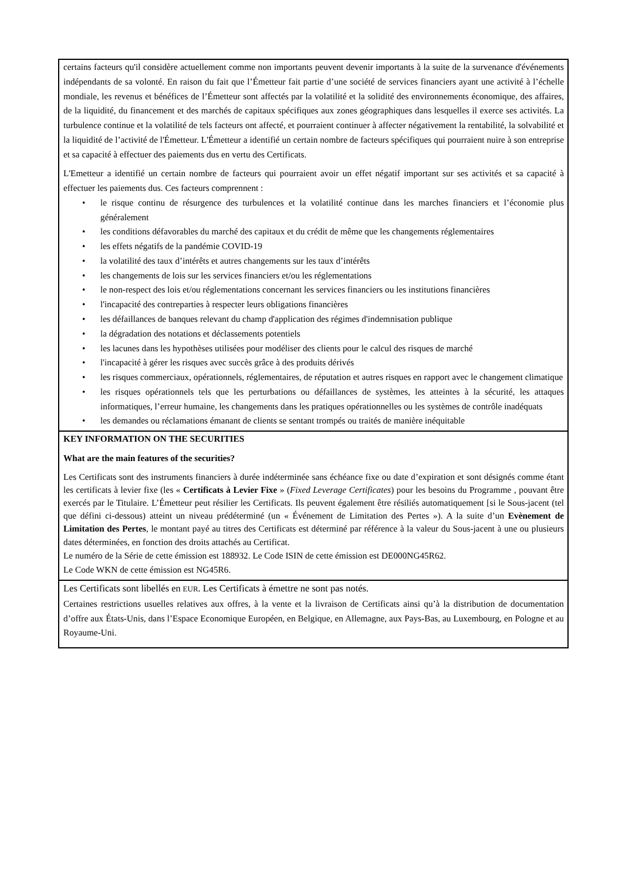certains facteurs qu'il considère actuellement comme non importants peuvent devenir importants à la suite de la survenance d'événements indépendants de sa volonté. En raison du fait que l’Émetteur fait partie d’une société de services financiers ayant une activité à l’échelle mondiale, les revenus et bénéfices de l’Émetteur sont affectés par la volatilité et la solidité des environnements économique, des affaires, de la liquidité, du financement et des marchés de capitaux spécifiques aux zones géographiques dans lesquelles il exerce ses activités. La turbulence continue et la volatilité de tels facteurs ont affecté, et pourraient continuer à affecter négativement la rentabilité, la solvabilité et la liquidité de l’activité de l'Émetteur. L'Émetteur a identifié un certain nombre de facteurs spécifiques qui pourraient nuire à son entreprise et sa capacité à effectuer des paiements dus en vertu des Certificats.
L'Emetteur a identifié un certain nombre de facteurs qui pourraient avoir un effet négatif important sur ses activités et sa capacité à effectuer les paiements dus. Ces facteurs comprennent :
• le risque continu de résurgence des turbulences et la volatilité continue dans les marches financiers et l’économie plus généralement
• les conditions défavorables du marché des capitaux et du crédit de même que les changements réglementaires
• les effets négatifs de la pandémie COVID-19
• la volatilité des taux d’intérêts et autres changements sur les taux d’intérêts
• les changements de lois sur les services financiers et/ou les réglementations
• le non-respect des lois et/ou réglementations concernant les services financiers ou les institutions financières
• l'incapacité des contreparties à respecter leurs obligations financières
• les défaillances de banques relevant du champ d'application des régimes d'indemnisation publique
• la dégradation des notations et déclassements potentiels
• les lacunes dans les hypothèses utilisées pour modéliser des clients pour le calcul des risques de marché
• l'incapacité à gérer les risques avec succès grâce à des produits dérivés
• les risques commerciaux, opérationnels, réglementaires, de réputation et autres risques en rapport avec le changement climatique
• les risques opérationnels tels que les perturbations ou défaillances de systèmes, les atteintes à la sécurité, les attaques informatiques, l’erreur humaine, les changements dans les pratiques opérationnelles ou les systèmes de contrôle inadéquats
• les demandes ou réclamations émanant de clients se sentant trompés ou traités de manière inéquitable
KEY INFORMATION ON THE SECURITIES
What are the main features of the securities?
Les Certificats sont des instruments financiers à durée indéterminée sans échéance fixe ou date d’expiration et sont désignés comme étant les certificats à levier fixe (les « Certificats à Levier Fixe » (Fixed Leverage Certificates) pour les besoins du Programme , pouvant être exercés par le Titulaire. L’Émetteur peut résilier les Certificats. Ils peuvent également être résiliés automatiquement [si le Sous-jacent (tel que défini ci-dessous) atteint un niveau prédéterminé (un « Événement de Limitation des Pertes »). A la suite d’un Evènement de Limitation des Pertes, le montant payé au titres des Certificats est déterminé par référence à la valeur du Sous-jacent à une ou plusieurs dates déterminées, en fonction des droits attachés au Certificat.
Le numéro de la Série de cette émission est 188932. Le Code ISIN de cette émission est DE000NG45R62.
Le Code WKN de cette émission est NG45R6.
Les Certificats sont libellés en EUR. Les Certificats à émettre ne sont pas notés.
Certaines restrictions usuelles relatives aux offres, à la vente et la livraison de Certificats ainsi qu’à la distribution de documentation d’offre aux États-Unis, dans l’Espace Economique Européen, en Belgique, en Allemagne, aux Pays-Bas, au Luxembourg, en Pologne et au Royaume-Uni.